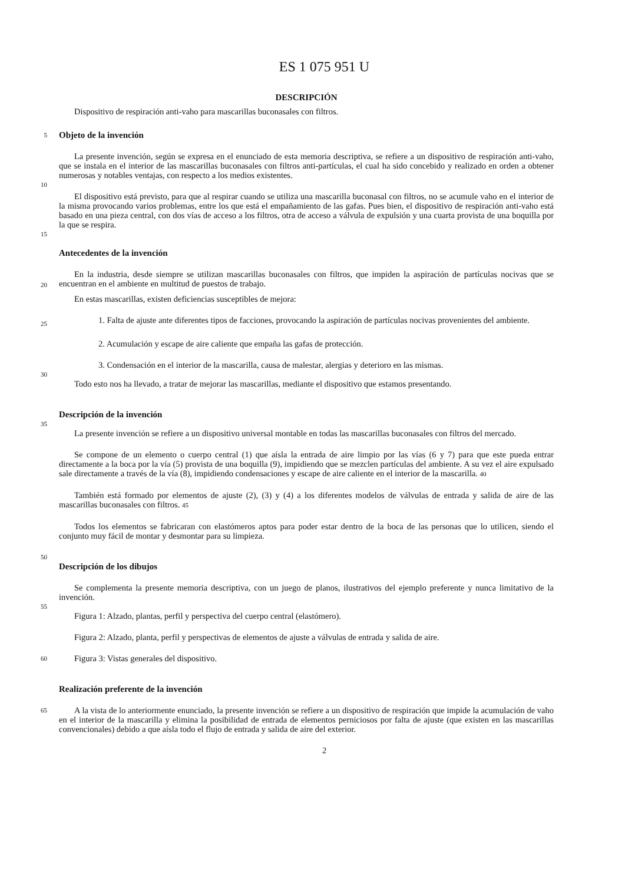ES 1 075 951 U
DESCRIPCIÓN
Dispositivo de respiración anti-vaho para mascarillas buconasales con filtros.
5
Objeto de la invención
La presente invención, según se expresa en el enunciado de esta memoria descriptiva, se refiere a un dispositivo de respiración anti-vaho, que se instala en el interior de las mascarillas buconasales con filtros anti-partículas, el cual ha sido concebido y realizado en orden a obtener numerosas y notables ventajas, con respecto a los medios existentes.
10
El dispositivo está previsto, para que al respirar cuando se utiliza una mascarilla buconasal con filtros, no se acumule vaho en el interior de la misma provocando varios problemas, entre los que está el empañamiento de las gafas. Pues bien, el dispositivo de respiración anti-vaho está basado en una pieza central, con dos vías de acceso a los filtros, otra de acceso a válvula de expulsión y una cuarta provista de una boquilla por la que se respira.
15
Antecedentes de la invención
En la industria, desde siempre se utilizan mascarillas buconasales con filtros, que impiden la aspiración de partículas nocivas que se encuentran en el ambiente en multitud de puestos de trabajo.
20
En estas mascarillas, existen deficiencias susceptibles de mejora:
1. Falta de ajuste ante diferentes tipos de facciones, provocando la aspiración de partículas nocivas provenientes del ambiente.
25
2. Acumulación y escape de aire caliente que empaña las gafas de protección.
3. Condensación en el interior de la mascarilla, causa de malestar, alergias y deterioro en las mismas.
30
Todo esto nos ha llevado, a tratar de mejorar las mascarillas, mediante el dispositivo que estamos presentando.
Descripción de la invención
35
La presente invención se refiere a un dispositivo universal montable en todas las mascarillas buconasales con filtros del mercado.
Se compone de un elemento o cuerpo central (1) que aísla la entrada de aire limpio por las vías (6 y 7) para que este pueda entrar directamente a la boca por la vía (5) provista de una boquilla (9), impidiendo que se mezclen partículas del ambiente. A su vez el aire expulsado sale directamente a través de la vía (8), impidiendo condensaciones y escape de aire caliente en el interior de la mascarilla. 40
También está formado por elementos de ajuste (2), (3) y (4) a los diferentes modelos de válvulas de entrada y salida de aire de las mascarillas buconasales con filtros. 45
Todos los elementos se fabricaran con elastómeros aptos para poder estar dentro de la boca de las personas que lo utilicen, siendo el conjunto muy fácil de montar y desmontar para su limpieza.
50
Descripción de los dibujos
Se complementa la presente memoria descriptiva, con un juego de planos, ilustrativos del ejemplo preferente y nunca limitativo de la invención.
55
Figura 1: Alzado, plantas, perfil y perspectiva del cuerpo central (elastómero).
Figura 2: Alzado, planta, perfil y perspectivas de elementos de ajuste a válvulas de entrada y salida de aire.
60
Figura 3: Vistas generales del dispositivo.
Realización preferente de la invención
65
A la vista de lo anteriormente enunciado, la presente invención se refiere a un dispositivo de respiración que impide la acumulación de vaho en el interior de la mascarilla y elimina la posibilidad de entrada de elementos perniciosos por falta de ajuste (que existen en las mascarillas convencionales) debido a que aísla todo el flujo de entrada y salida de aire del exterior.
2